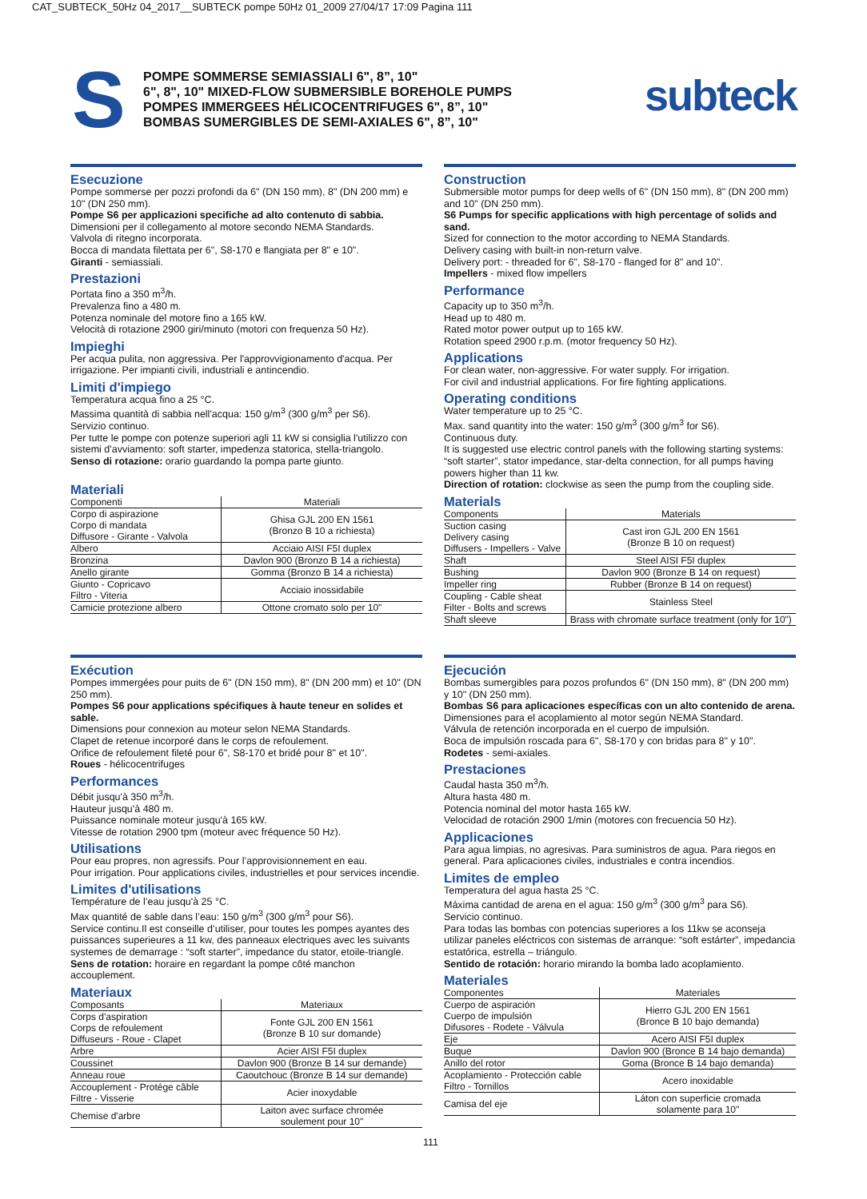CAT_SUBTECK_50Hz 04_2017__SUBTECK pompe 50Hz 01_2009 27/04/17 17:09 Pagina 111
S
POMPE SOMMERSE SEMIASSIALI 6", 8”, 10"
6", 8", 10" MIXED-FLOW SUBMERSIBLE BOREHOLE PUMPS
POMPES IMMERGEES HÉLICOCENTRIFUGES 6", 8”, 10"
BOMBAS SUMERGIBLES DE SEMI-AXIALES 6", 8”, 10"
subteck
Esecuzione
Pompe sommerse per pozzi profondi da 6" (DN 150 mm), 8" (DN 200 mm) e 10" (DN 250 mm).
Pompe S6 per applicazioni specifiche ad alto contenuto di sabbia.
Dimensioni per il collegamento al motore secondo NEMA Standards.
Valvola di ritegno incorporata.
Bocca di mandata filettata per 6", S8-170 e flangiata per 8" e 10".
Giranti - semiassiali.
Prestazioni
Portata fino a 350 m<sup>3</sup>/h.
Prevalenza fino a 480 m.
Potenza nominale del motore fino a 165 kW.
Velocità di rotazione 2900 giri/minuto (motori con frequenza 50 Hz).
Impieghi
Per acqua pulita, non aggressiva. Per l'approvvigionamento d'acqua. Per irrigazione. Per impianti civili, industriali e antincendio.
Limiti d'impiego
Temperatura acqua fino a 25 °C.
Massima quantità di sabbia nell'acqua: 150 g/m<sup>3</sup> (300 g/m<sup>3</sup> per S6).
Servizio continuo.
Per tutte le pompe con potenze superiori agli 11 kW si consiglia l'utilizzo con sistemi d'avviamento: soft starter, impedenza statorica, stella-triangolo.
Senso di rotazione: orario guardando la pompa parte giunto.
Materiali
| Componenti | Materiali |
| --- | --- |
| Corpo di aspirazione Corpo di mandata Diffusore - Girante - Valvola | Ghisa GJL 200 EN 1561 (Bronzo B 10 a richiesta) |
| Albero | Acciaio AISI F5I duplex |
| Bronzina | Davlon 900 (Bronzo B 14 a richiesta) |
| Anello girante | Gomma (Bronzo B 14 a richiesta) |
| Giunto - Copricavo Filtro - Viteria | Acciaio inossidabile |
| Camicie protezione albero | Ottone cromato solo per 10" |
Construction
Submersible motor pumps for deep wells of 6" (DN 150 mm), 8" (DN 200 mm) and 10" (DN 250 mm).
S6 Pumps for specific applications with high percentage of solids and sand.
Sized for connection to the motor according to NEMA Standards.
Delivery casing with built-in non-return valve.
Delivery port: - threaded for 6", S8-170 - flanged for 8" and 10".
Impellers - mixed flow impellers
Performance
Capacity up to 350 m<sup>3</sup>/h.
Head up to 480 m.
Rated motor power output up to 165 kW.
Rotation speed 2900 r.p.m. (motor frequency 50 Hz).
Applications
For clean water, non-aggressive. For water supply. For irrigation.
For civil and industrial applications. For fire fighting applications.
Operating conditions
Water temperature up to 25 °C.
Max. sand quantity into the water: 150 g/m<sup>3</sup> (300 g/m<sup>3</sup> for S6).
Continuous duty.
It is suggested use electric control panels with the following starting systems: “soft starter”, stator impedance, star-delta connection, for all pumps having powers higher than 11 kw.
Direction of rotation: clockwise as seen the pump from the coupling side.
Materials
| Components | Materials |
| --- | --- |
| Suction casing Delivery casing Diffusers - Impellers - Valve | Cast iron GJL 200 EN 1561 (Bronze B 10 on request) |
| Shaft | Steel AISI F5I duplex |
| Bushing | Davlon 900 (Bronze B 14 on request) |
| Impeller ring | Rubber (Bronze B 14 on request) |
| Coupling - Cable sheat Filter - Bolts and screws | Stainless Steel |
| Shaft sleeve | Brass with chromate surface treatment (only for 10") |
Exécution
Pompes immergées pour puits de 6" (DN 150 mm), 8" (DN 200 mm) et 10" (DN 250 mm).
Pompes S6 pour applications spécifiques à haute teneur en solides et sable.
Dimensions pour connexion au moteur selon NEMA Standards.
Clapet de retenue incorporé dans le corps de refoulement.
Orifice de refoulement fileté pour 6", S8-170 et bridé pour 8" et 10".
Roues - hélicocentrifuges
Performances
Débit jusqu'à 350 m<sup>3</sup>/h.
Hauteur jusqu'à 480 m.
Puissance nominale moteur jusqu'à 165 kW.
Vitesse de rotation 2900 tpm (moteur avec fréquence 50 Hz).
Utilisations
Pour eau propres, non agressifs. Pour l’approvisionnement en eau.
Pour irrigation. Pour applications civiles, industrielles et pour services incendie.
Limites d'utilisations
Température de l’eau jusqu'à 25 °C.
Max quantité de sable dans l’eau: 150 g/m<sup>3</sup> (300 g/m<sup>3</sup> pour S6).
Service continu.Il est conseille d’utiliser, pour toutes les pompes ayantes des puissances superieures a 11 kw, des panneaux electriques avec les suivants systemes de demarrage : “soft starter”, impedance du stator, etoile-triangle.
Sens de rotation: horaire en regardant la pompe côté manchon accouplement.
Materiaux
| Composants | Materiaux |
| --- | --- |
| Corps d'aspiration Corps de refoulement Diffuseurs - Roue - Clapet | Fonte GJL 200 EN 1561 (Bronze B 10 sur domande) |
| Arbre | Acier AISI F5I duplex |
| Coussinet | Davlon 900 (Bronze B 14 sur demande) |
| Anneau roue | Caoutchouc (Bronze B 14 sur demande) |
| Accouplement - Protége câble Filtre - Visserie | Acier inoxydable |
| Chemise d'arbre | Laiton avec surface chromée soulement pour 10" |
Ejecución
Bombas sumergibles para pozos profundos 6" (DN 150 mm), 8" (DN 200 mm) y 10" (DN 250 mm).
Bombas S6 para aplicaciones específicas con un alto contenido de arena.
Dimensiones para el acoplamiento al motor según NEMA Standard.
Válvula de retención incorporada en el cuerpo de impulsión.
Boca de impulsión roscada para 6", S8-170 y con bridas para 8" y 10".
Rodetes - semi-axiales.
Prestaciones
Caudal hasta 350 m<sup>3</sup>/h.
Altura hasta 480 m.
Potencia nominal del motor hasta 165 kW.
Velocidad de rotación 2900 1/min (motores con frecuencia 50 Hz).
Applicaciones
Para agua limpias, no agresivas. Para suministros de agua. Para riegos en general. Para aplicaciones civiles, industriales e contra incendios.
Limites de empleo
Temperatura del agua hasta 25 °C.
Máxima cantidad de arena en el agua: 150 g/m<sup>3</sup> (300 g/m<sup>3</sup> para S6).
Servicio continuo.
Para todas las bombas con potencias superiores a los 11kw se aconseja utilizar paneles eléctricos con sistemas de arranque: “soft estárter”, impedancia estatórica, estrella – triángulo.
Sentido de rotación: horario mirando la bomba lado acoplamiento.
Materiales
| Componentes | Materiales |
| --- | --- |
| Cuerpo de aspiración Cuerpo de impulsión Difusores - Rodete - Válvula | Hierro GJL 200 EN 1561 (Bronce B 10 bajo demanda) |
| Eje | Acero AISI F5I duplex |
| Buque | Davlon 900 (Bronce B 14 bajo demanda) |
| Anillo del rotor | Goma (Bronce B 14 bajo demanda) |
| Acoplamiento - Protección cable Filtro - Tornillos | Acero inoxidable |
| Camisa del eje | Láton con superficie cromada solamente para 10" |
111